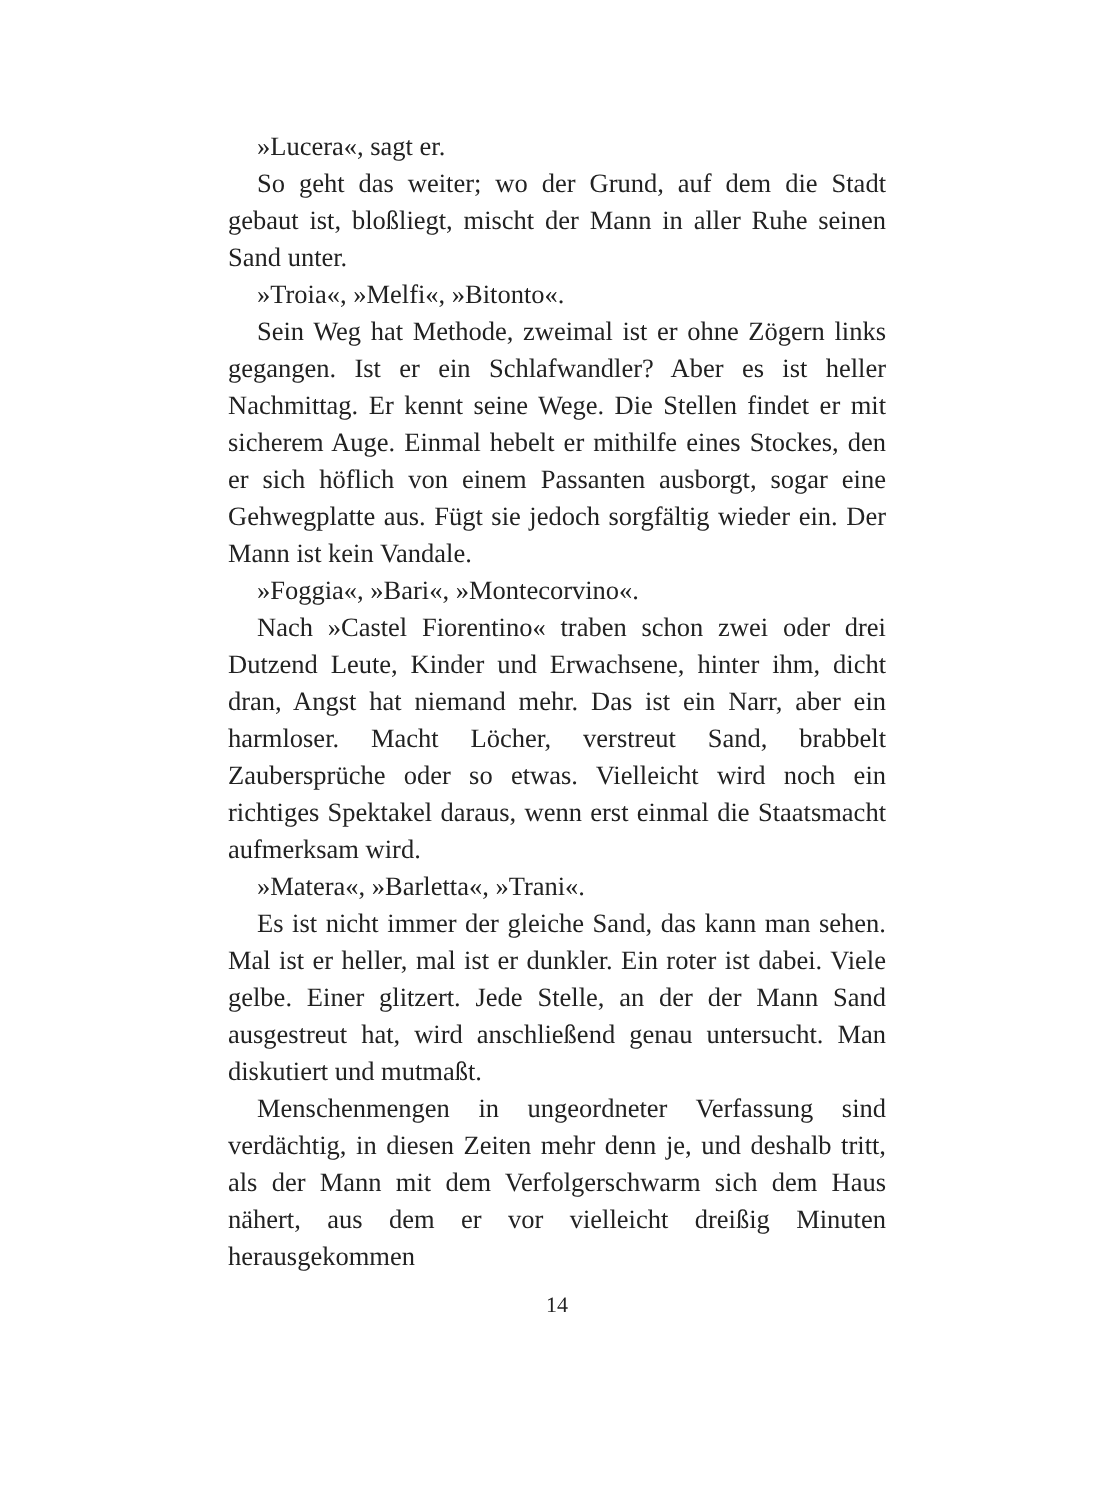»Lucera«, sagt er.
So geht das weiter; wo der Grund, auf dem die Stadt gebaut ist, bloßliegt, mischt der Mann in aller Ruhe seinen Sand unter.
»Troia«, »Melfi«, »Bitonto«.
Sein Weg hat Methode, zweimal ist er ohne Zögern links gegangen. Ist er ein Schlafwandler? Aber es ist heller Nachmittag. Er kennt seine Wege. Die Stellen findet er mit sicherem Auge. Einmal hebelt er mithilfe eines Stockes, den er sich höflich von einem Passanten ausborgt, sogar eine Gehwegplatte aus. Fügt sie jedoch sorgfältig wieder ein. Der Mann ist kein Vandale.
»Foggia«, »Bari«, »Montecorvino«.
Nach »Castel Fiorentino« traben schon zwei oder drei Dutzend Leute, Kinder und Erwachsene, hinter ihm, dicht dran, Angst hat niemand mehr. Das ist ein Narr, aber ein harmloser. Macht Löcher, verstreut Sand, brabbelt Zaubersprüche oder so etwas. Vielleicht wird noch ein richtiges Spektakel daraus, wenn erst einmal die Staatsmacht aufmerksam wird.
»Matera«, »Barletta«, »Trani«.
Es ist nicht immer der gleiche Sand, das kann man sehen. Mal ist er heller, mal ist er dunkler. Ein roter ist dabei. Viele gelbe. Einer glitzert. Jede Stelle, an der der Mann Sand ausgestreut hat, wird anschließend genau untersucht. Man diskutiert und mutmaßt.
Menschenmengen in ungeordneter Verfassung sind verdächtig, in diesen Zeiten mehr denn je, und deshalb tritt, als der Mann mit dem Verfolgerschwarm sich dem Haus nähert, aus dem er vor vielleicht dreißig Minuten herausgekommen
14